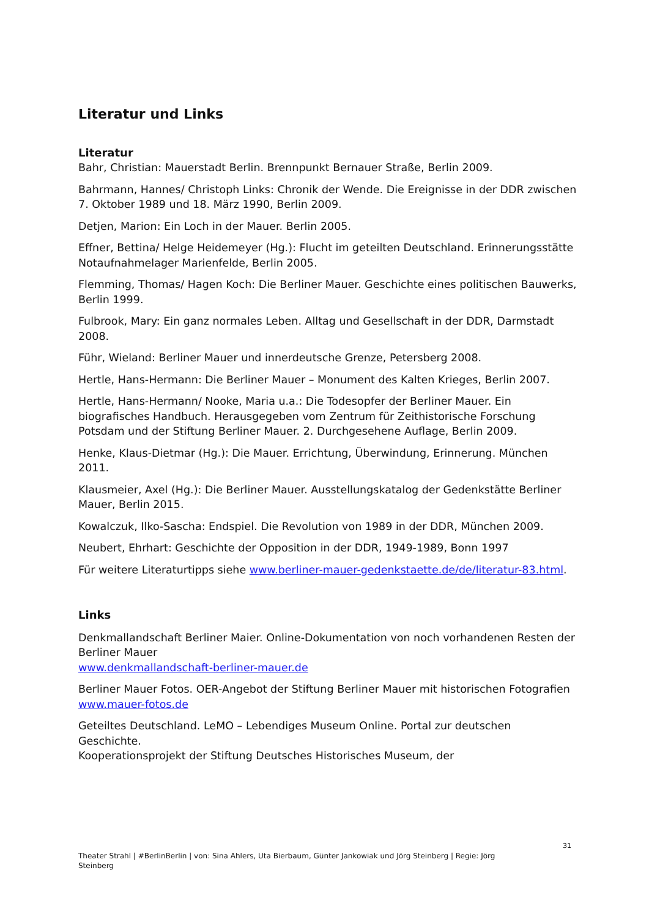Literatur und Links
Literatur
Bahr, Christian: Mauerstadt Berlin. Brennpunkt Bernauer Straße, Berlin 2009.
Bahrmann, Hannes/ Christoph Links: Chronik der Wende. Die Ereignisse in der DDR zwischen 7. Oktober 1989 und 18. März 1990, Berlin 2009.
Detjen, Marion: Ein Loch in der Mauer. Berlin 2005.
Effner, Bettina/ Helge Heidemeyer (Hg.): Flucht im geteilten Deutschland. Erinnerungsstätte Notaufnahmelager Marienfelde, Berlin 2005.
Flemming, Thomas/ Hagen Koch: Die Berliner Mauer. Geschichte eines politischen Bauwerks, Berlin 1999.
Fulbrook, Mary: Ein ganz normales Leben. Alltag und Gesellschaft in der DDR, Darmstadt 2008.
Führ, Wieland: Berliner Mauer und innerdeutsche Grenze, Petersberg 2008.
Hertle, Hans-Hermann: Die Berliner Mauer – Monument des Kalten Krieges, Berlin 2007.
Hertle, Hans-Hermann/ Nooke, Maria u.a.: Die Todesopfer der Berliner Mauer. Ein biografisches Handbuch. Herausgegeben vom Zentrum für Zeithistorische Forschung Potsdam und der Stiftung Berliner Mauer. 2. Durchgesehene Auflage, Berlin 2009.
Henke, Klaus-Dietmar (Hg.): Die Mauer. Errichtung, Überwindung, Erinnerung. München 2011.
Klausmeier, Axel (Hg.): Die Berliner Mauer. Ausstellungskatalog der Gedenkstätte Berliner Mauer, Berlin 2015.
Kowalczuk, Ilko-Sascha: Endspiel. Die Revolution von 1989 in der DDR, München 2009.
Neubert, Ehrhart: Geschichte der Opposition in der DDR, 1949-1989, Bonn 1997
Für weitere Literaturtipps siehe www.berliner-mauer-gedenkstaette.de/de/literatur-83.html.
Links
Denkmallandschaft Berliner Maier. Online-Dokumentation von noch vorhandenen Resten der Berliner Mauer
www.denkmallandschaft-berliner-mauer.de
Berliner Mauer Fotos. OER-Angebot der Stiftung Berliner Mauer mit historischen Fotografien
www.mauer-fotos.de
Geteiltes Deutschland. LeMO – Lebendiges Museum Online. Portal zur deutschen Geschichte.
Kooperationsprojekt der Stiftung Deutsches Historisches Museum, der
31
Theater Strahl | #BerlinBerlin | von: Sina Ahlers, Uta Bierbaum, Günter Jankowiak und Jörg Steinberg | Regie: Jörg Steinberg